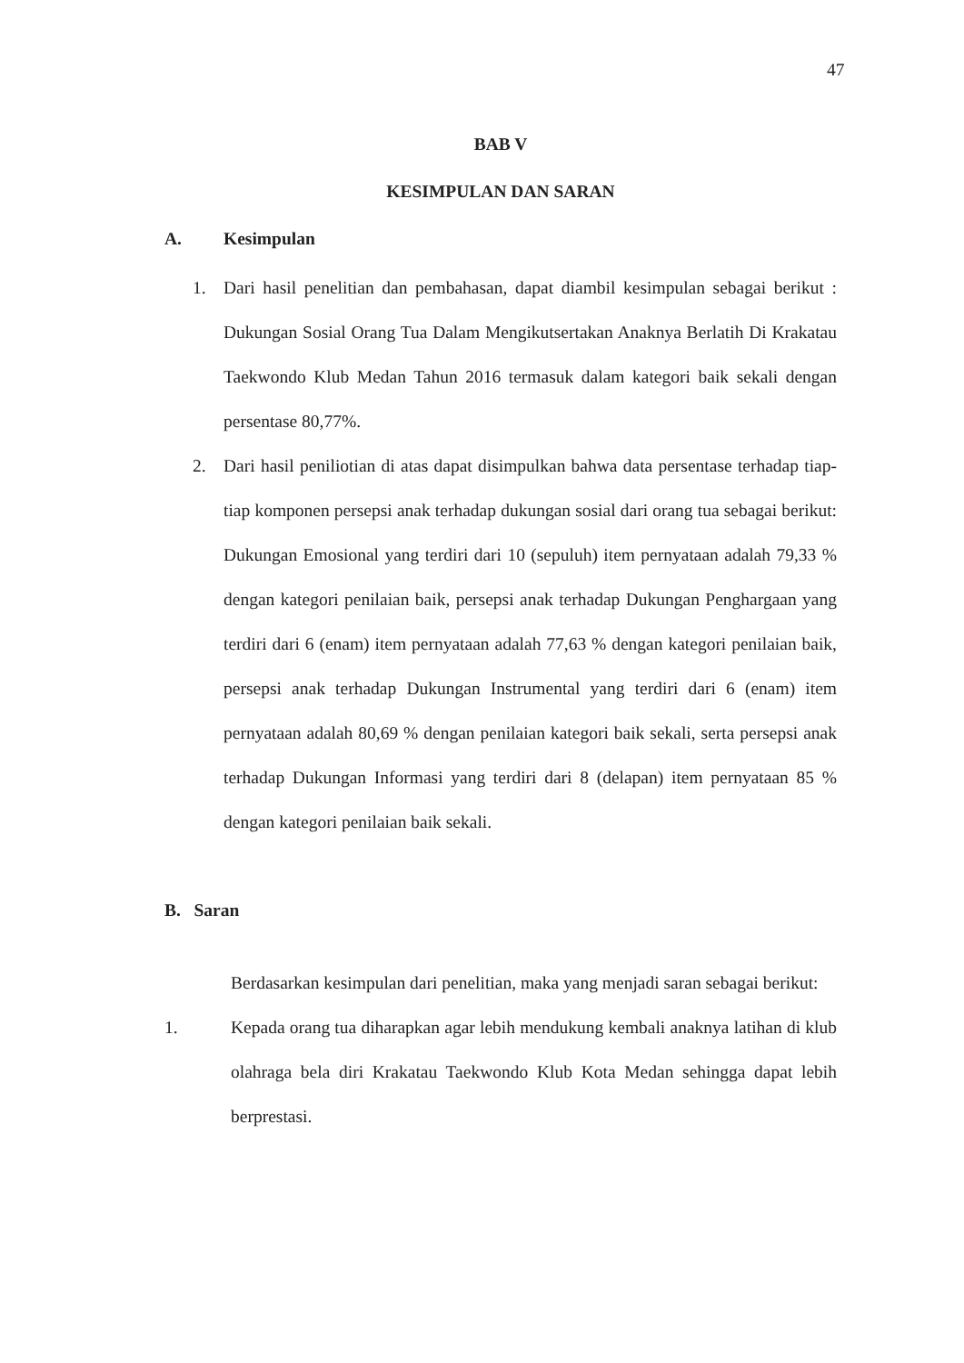47
BAB V
KESIMPULAN DAN SARAN
A. Kesimpulan
1. Dari hasil penelitian dan pembahasan, dapat diambil kesimpulan sebagai berikut : Dukungan Sosial Orang Tua Dalam Mengikutsertakan Anaknya Berlatih Di Krakatau Taekwondo Klub Medan Tahun 2016 termasuk dalam kategori baik sekali dengan persentase 80,77%.
2. Dari hasil peniliotian di atas dapat disimpulkan bahwa data persentase terhadap tiap-tiap komponen persepsi anak terhadap dukungan sosial dari orang tua sebagai berikut: Dukungan Emosional yang terdiri dari 10 (sepuluh) item pernyataan adalah 79,33 % dengan kategori penilaian baik, persepsi anak terhadap Dukungan Penghargaan yang terdiri dari 6 (enam) item pernyataan adalah 77,63 % dengan kategori penilaian baik, persepsi anak terhadap Dukungan Instrumental yang terdiri dari 6 (enam) item pernyataan adalah 80,69 % dengan penilaian kategori baik sekali, serta persepsi anak terhadap Dukungan Informasi yang terdiri dari 8 (delapan) item pernyataan 85 % dengan kategori penilaian baik sekali.
B. Saran
Berdasarkan kesimpulan dari penelitian, maka yang menjadi saran sebagai berikut:
1. Kepada orang tua diharapkan agar lebih mendukung kembali anaknya latihan di klub olahraga bela diri Krakatau Taekwondo Klub Kota Medan sehingga dapat lebih berprestasi.